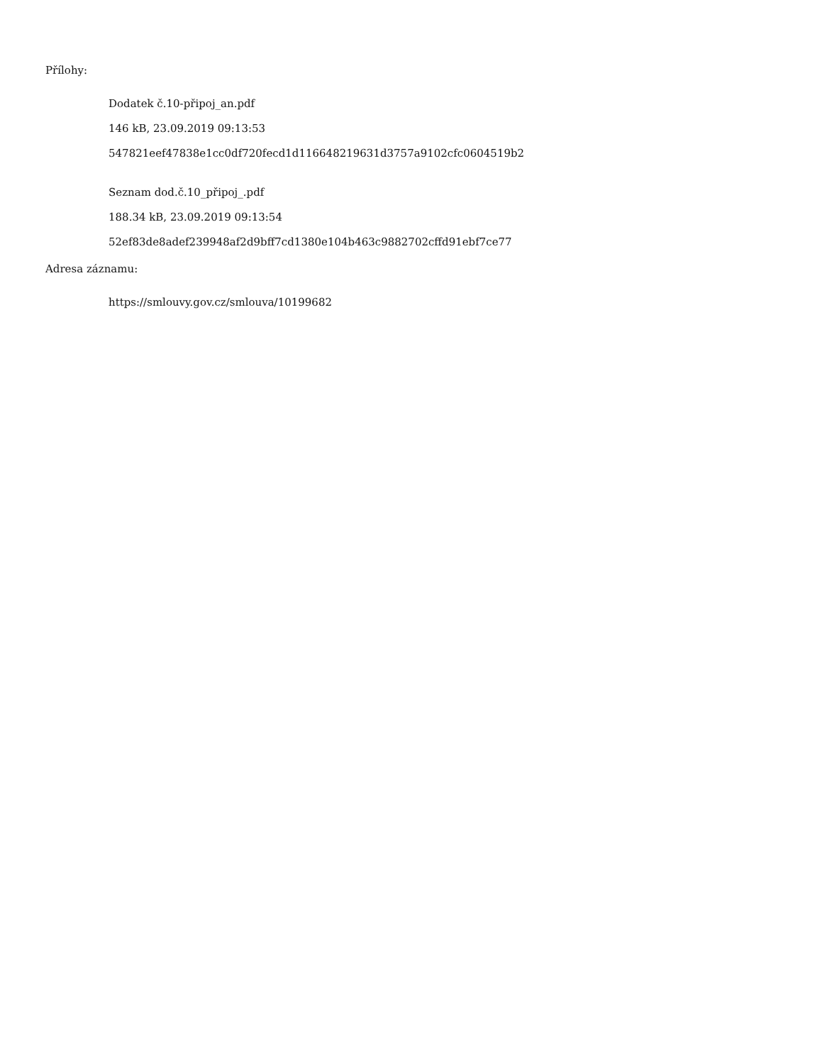Přílohy:
Dodatek č.10-připoj_an.pdf
146 kB, 23.09.2019 09:13:53
547821eef47838e1cc0df720fecd1d116648219631d3757a9102cfc0604519b2
Seznam dod.č.10_připoj_.pdf
188.34 kB, 23.09.2019 09:13:54
52ef83de8adef239948af2d9bff7cd1380e104b463c9882702cffd91ebf7ce77
Adresa záznamu:
https://smlouvy.gov.cz/smlouva/10199682